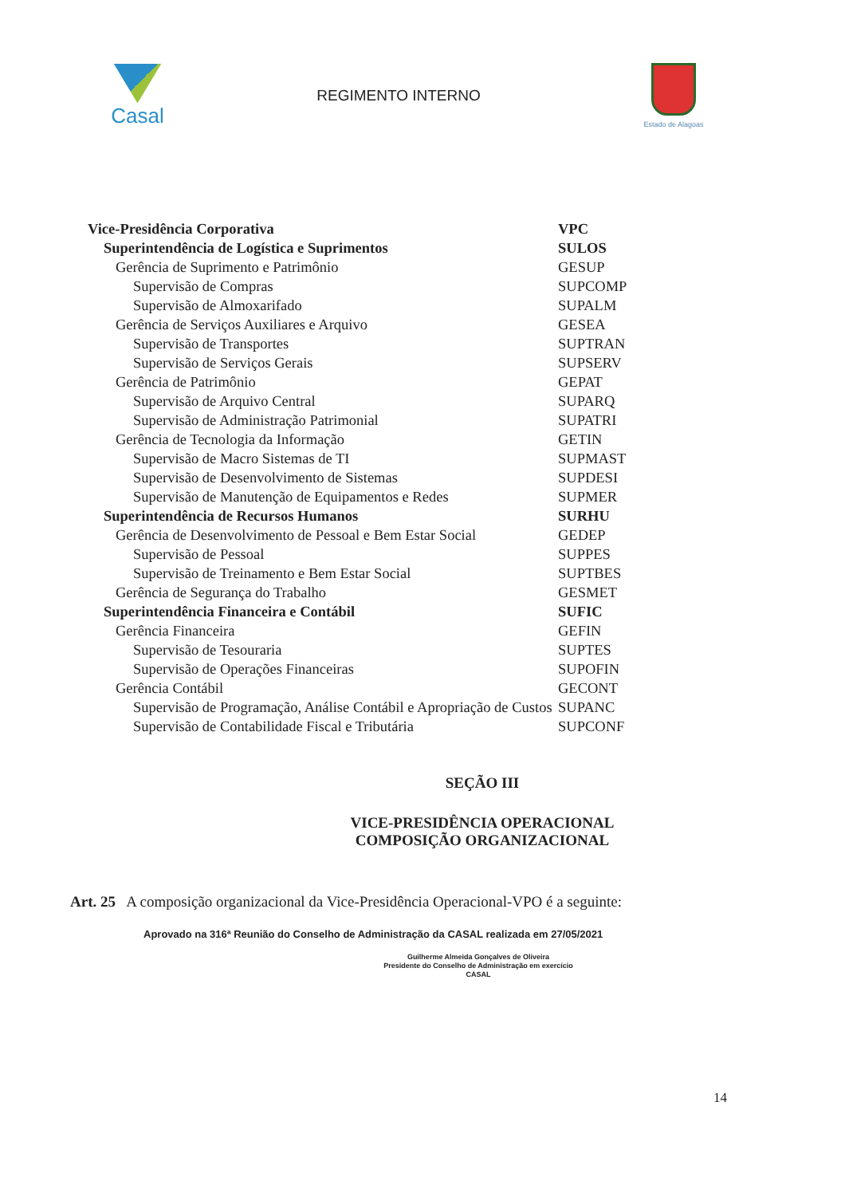Casal
REGIMENTO INTERNO
Estado de Alagoas
| Vice-Presidência Corporativa | VPC |
| Superintendência de Logística e Suprimentos | SULOS |
| Gerência de Suprimento e Patrimônio | GESUP |
| Supervisão de Compras | SUPCOMP |
| Supervisão de Almoxarifado | SUPALM |
| Gerência de Serviços Auxiliares e Arquivo | GESEA |
| Supervisão de Transportes | SUPTRAN |
| Supervisão de Serviços Gerais | SUPSERV |
| Gerência de Patrimônio | GEPAT |
| Supervisão de Arquivo Central | SUPARQ |
| Supervisão de Administração Patrimonial | SUPATRI |
| Gerência de Tecnologia da Informação | GETIN |
| Supervisão de Macro Sistemas de TI | SUPMAST |
| Supervisão de Desenvolvimento de Sistemas | SUPDESI |
| Supervisão de Manutenção de Equipamentos e Redes | SUPMER |
| Superintendência de Recursos Humanos | SURHU |
| Gerência de Desenvolvimento de Pessoal e Bem Estar Social | GEDEP |
| Supervisão de Pessoal | SUPPES |
| Supervisão de Treinamento e Bem Estar Social | SUPTBES |
| Gerência de Segurança do Trabalho | GESMET |
| Superintendência Financeira e Contábil | SUFIC |
| Gerência Financeira | GEFIN |
| Supervisão de Tesouraria | SUPTES |
| Supervisão de Operações Financeiras | SUPOFIN |
| Gerência Contábil | GECONT |
| Supervisão de Programação, Análise Contábil e Apropriação de Custos | SUPANC |
| Supervisão de Contabilidade Fiscal e Tributária | SUPCONF |
SEÇÃO III
VICE-PRESIDÊNCIA OPERACIONAL
COMPOSIÇÃO ORGANIZACIONAL
Art. 25 A composição organizacional da Vice-Presidência Operacional-VPO é a seguinte:
Aprovado na 316ª Reunião do Conselho de Administração da CASAL realizada em 27/05/2021
Guilherme Almeida Gonçalves de Oliveira
Presidente do Conselho de Administração em exercício
CASAL
14